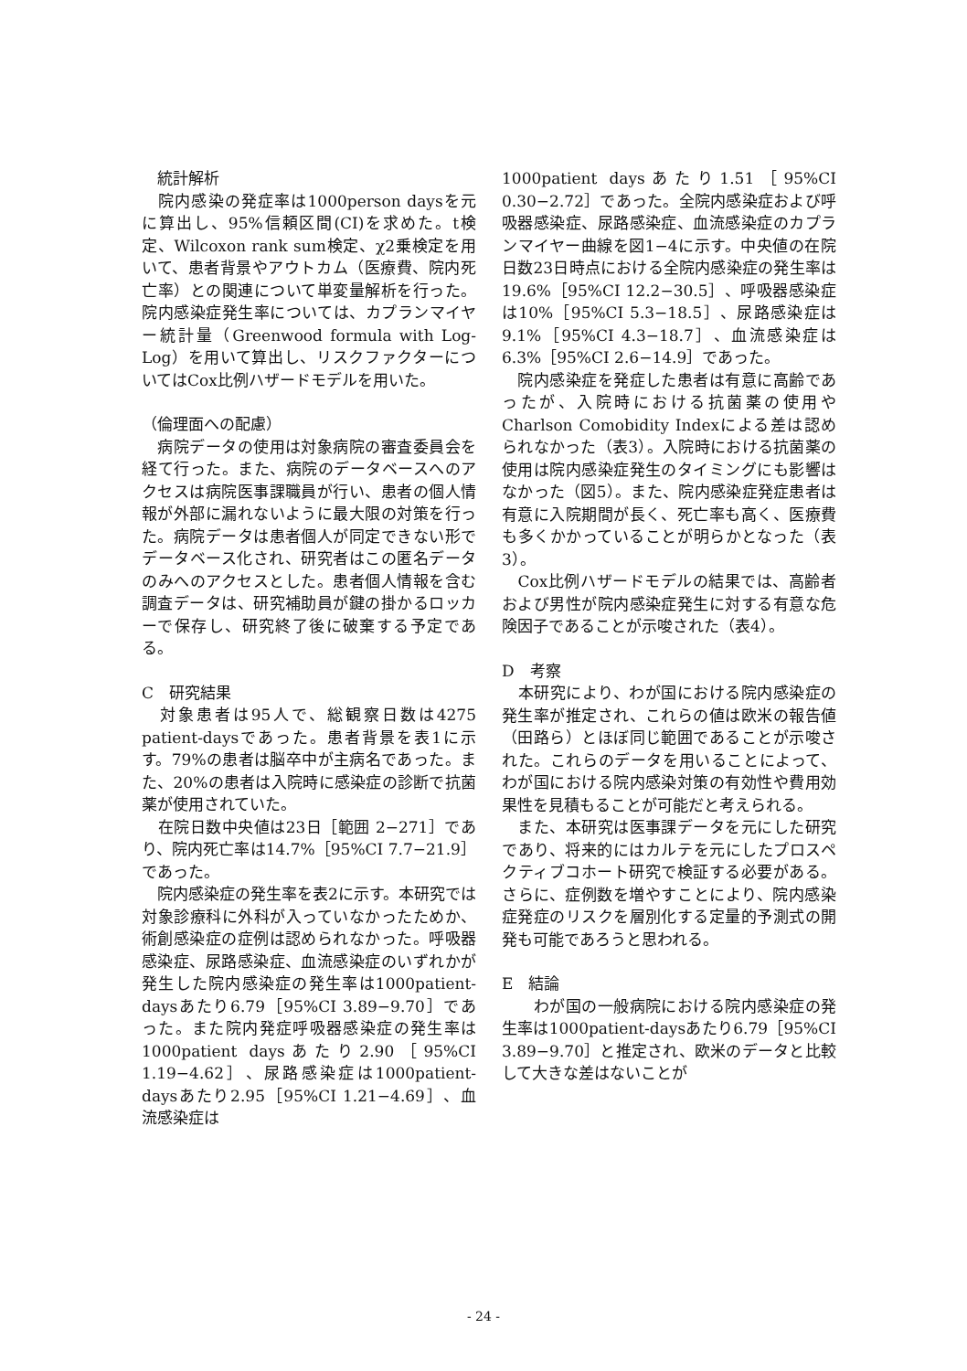統計解析
　院内感染の発症率は1000person daysを元に算出し、95%信頼区間(CI)を求めた。t検定、Wilcoxon rank sum検定、χ2乗検定を用いて、患者背景やアウトカム（医療費、院内死亡率）との関連について単変量解析を行った。院内感染症発生率については、カプランマイヤー統計量（Greenwood formula with Log-Log）を用いて算出し、リスクファクターについてはCox比例ハザードモデルを用いた。
（倫理面への配慮）
　病院データの使用は対象病院の審査委員会を経て行った。また、病院のデータベースへのアクセスは病院医事課職員が行い、患者の個人情報が外部に漏れないように最大限の対策を行った。病院データは患者個人が同定できない形でデータベース化され、研究者はこの匿名データのみへのアクセスとした。患者個人情報を含む調査データは、研究補助員が鍵の掛かるロッカーで保存し、研究終了後に破棄する予定である。
C　研究結果
　対象患者は95人で、総観察日数は4275 patient-daysであった。患者背景を表1に示す。79%の患者は脳卒中が主病名であった。また、20%の患者は入院時に感染症の診断で抗菌薬が使用されていた。
　在院日数中央値は23日［範囲 2−271］であり、院内死亡率は14.7%［95%CI 7.7−21.9］であった。
　院内感染症の発生率を表2に示す。本研究では対象診療科に外科が入っていなかったためか、術創感染症の症例は認められなかった。呼吸器感染症、尿路感染症、血流感染症のいずれかが発生した院内感染症の発生率は1000patient-daysあたり6.79［95%CI 3.89−9.70］であった。また院内発症呼吸器感染症の発生率は1000patient daysあたり2.90［95%CI 1.19−4.62］、尿路感染症は1000patient-daysあたり2.95［95%CI 1.21−4.69］、血流感染症は
1000patient daysあたり1.51［95%CI 0.30−2.72］であった。全院内感染症および呼吸器感染症、尿路感染症、血流感染症のカプランマイヤー曲線を図1−4に示す。中央値の在院日数23日時点における全院内感染症の発生率は19.6%［95%CI 12.2−30.5］、呼吸器感染症は10%［95%CI 5.3−18.5］、尿路感染症は9.1%［95%CI 4.3−18.7］、血流感染症は6.3%［95%CI 2.6−14.9］であった。
　院内感染症を発症した患者は有意に高齢であったが、入院時における抗菌薬の使用やCharlson Comobidity Indexによる差は認められなかった（表3）。入院時における抗菌薬の使用は院内感染症発生のタイミングにも影響はなかった（図5）。また、院内感染症発症患者は有意に入院期間が長く、死亡率も高く、医療費も多くかかっていることが明らかとなった（表3）。
　Cox比例ハザードモデルの結果では、高齢者および男性が院内感染症発生に対する有意な危険因子であることが示唆された（表4）。
D　考察
　本研究により、わが国における院内感染症の発生率が推定され、これらの値は欧米の報告値（田路ら）とほぼ同じ範囲であることが示唆された。これらのデータを用いることによって、わが国における院内感染対策の有効性や費用効果性を見積もることが可能だと考えられる。
　また、本研究は医事課データを元にした研究であり、将来的にはカルテを元にしたプロスペクティブコホート研究で検証する必要がある。さらに、症例数を増やすことにより、院内感染症発症のリスクを層別化する定量的予測式の開発も可能であろうと思われる。
E　結論
　　わが国の一般病院における院内感染症の発生率は1000patient-daysあたり6.79［95%CI 3.89−9.70］と推定され、欧米のデータと比較して大きな差はないことが
- 24 -